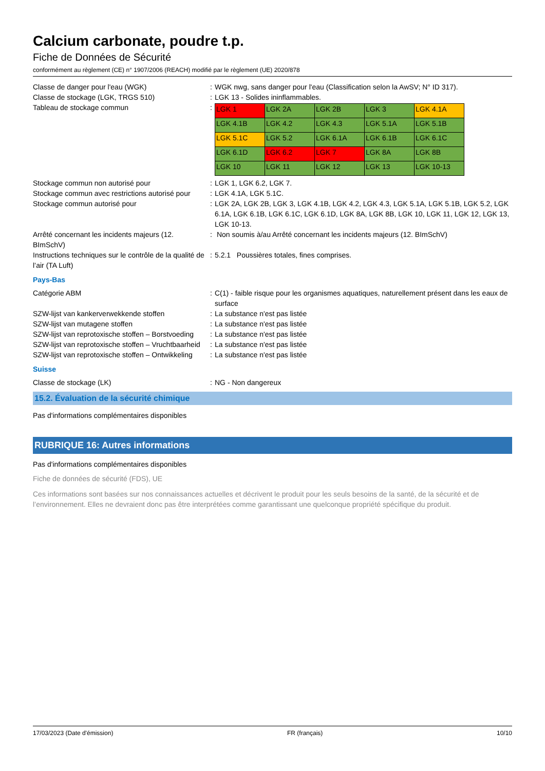Calcium carbonate, poudre t.p.
Fiche de Données de Sécurité
conformément au règlement (CE) n° 1907/2006 (REACH) modifié par le règlement (UE) 2020/878
| Classe de danger pour l'eau (WGK) | : | WGK nwg, sans danger pour l'eau (Classification selon la AwSV; N° ID 317). |
| Classe de stockage (LGK, TRGS 510) | : | LGK 13 - Solides ininflammables. |
| Tableau de stockage commun | : | / LGK 1 / LGK 2A / LGK 2B / LGK 3 / LGK 4.1A / / LGK 4.1B / LGK 4.2 / LGK 4.3 / LGK 5.1A / LGK 5.1B / / LGK 5.1C / LGK 5.2 / LGK 6.1A / LGK 6.1B / LGK 6.1C / / LGK 6.1D / LGK 6.2 / LGK 7 / LGK 8A / LGK 8B / / LGK 10 / LGK 11 / LGK 12 / LGK 13 / LGK 10-13 / |
| Stockage commun non autorisé pour | : | LGK 1, LGK 6.2, LGK 7. |
| Stockage commun avec restrictions autorisé pour | : | LGK 4.1A, LGK 5.1C. |
| Stockage commun autorisé pour | : | LGK 2A, LGK 2B, LGK 3, LGK 4.1B, LGK 4.2, LGK 4.3, LGK 5.1A, LGK 5.1B, LGK 5.2, LGK 6.1A, LGK 6.1B, LGK 6.1C, LGK 6.1D, LGK 8A, LGK 8B, LGK 10, LGK 11, LGK 12, LGK 13, LGK 10-13. |
| Arrêté concernant les incidents majeurs (12. BImSchV) | : | Non soumis à/au Arrêté concernant les incidents majeurs (12. BImSchV) |
| Instructions techniques sur le contrôle de la qualité de l’air (TA Luft) | : | 5.2.1 Poussières totales, fines comprises. |
Pays-Bas
| Catégorie ABM | : | C(1) - faible risque pour les organismes aquatiques, naturellement présent dans les eaux de surface |
| SZW-lijst van kankerverwekkende stoffen | : | La substance n'est pas listée |
| SZW-lijst van mutagene stoffen | : | La substance n'est pas listée |
| SZW-lijst van reprotoxische stoffen – Borstvoeding | : | La substance n'est pas listée |
| SZW-lijst van reprotoxische stoffen – Vruchtbaarheid | : | La substance n'est pas listée |
| SZW-lijst van reprotoxische stoffen – Ontwikkeling | : | La substance n'est pas listée |
Suisse
| Classe de stockage (LK) | : | NG - Non dangereux |
15.2. Évaluation de la sécurité chimique
Pas d'informations complémentaires disponibles
RUBRIQUE 16: Autres informations
Pas d'informations complémentaires disponibles
Fiche de données de sécurité (FDS), UE
Ces informations sont basées sur nos connaissances actuelles et décrivent le produit pour les seuls besoins de la santé, de la sécurité et de l’environnement. Elles ne devraient donc pas être interprétées comme garantissant une quelconque propriété spécifique du produit.
17/03/2023 (Date d'émission) FR (français) 10/10